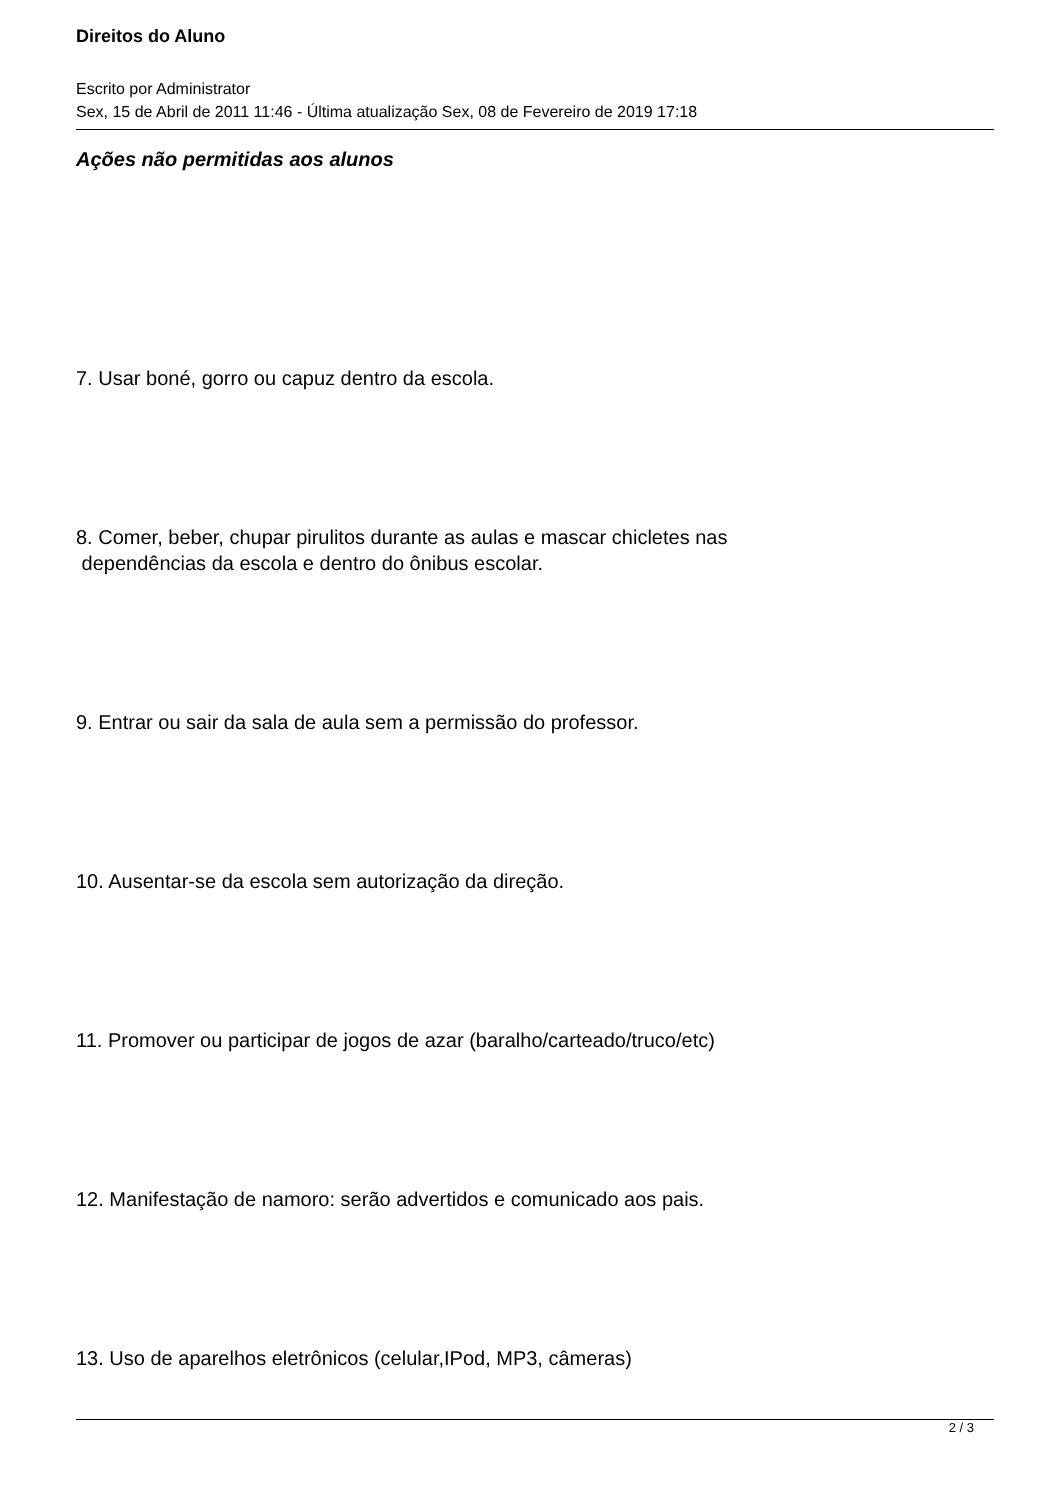Direitos do Aluno
Escrito por Administrator
Sex, 15 de Abril de 2011 11:46 - Última atualização Sex, 08 de Fevereiro de 2019 17:18
Ações não permitidas aos alunos
7. Usar boné, gorro ou capuz dentro da escola.
8. Comer, beber, chupar pirulitos durante as aulas e mascar chicletes nas
dependências da escola e dentro do ônibus escolar.
9. Entrar ou sair da sala de aula sem a permissão do professor.
10. Ausentar-se da escola sem autorização da direção.
11. Promover ou participar de jogos de azar (baralho/carteado/truco/etc)
12. Manifestação de namoro: serão advertidos e comunicado aos pais.
13. Uso de aparelhos eletrônicos (celular,IPod, MP3, câmeras)
2 / 3